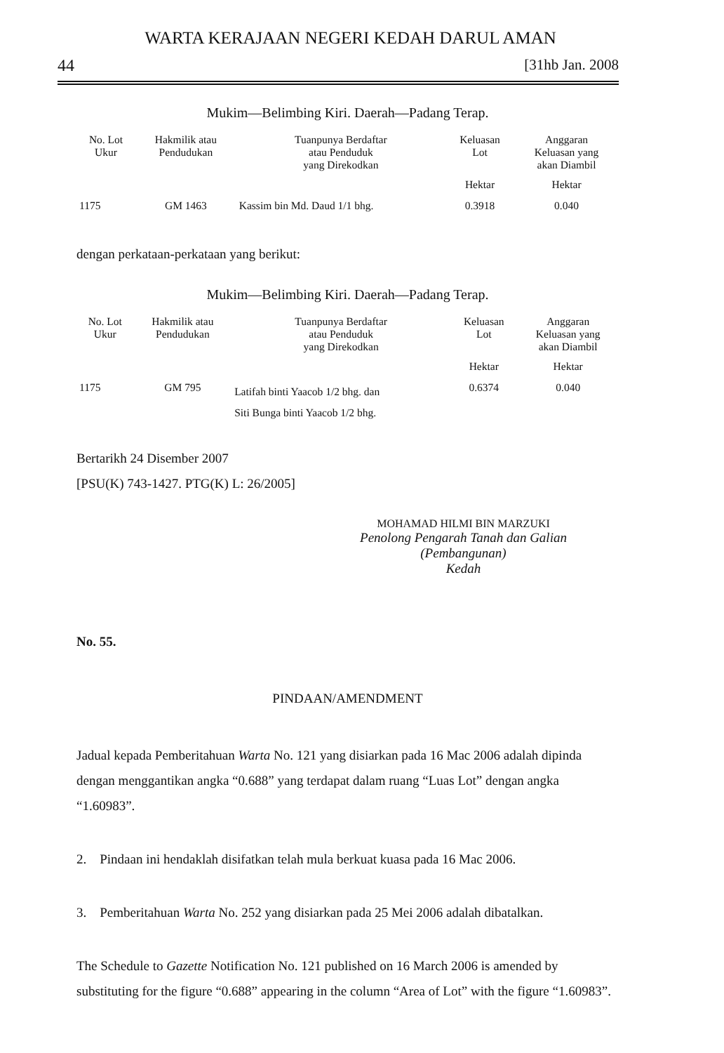WARTA KERAJAAN NEGERI KEDAH DARUL AMAN
44 [31hb Jan. 2008
Mukim—Belimbing Kiri. Daerah—Padang Terap.
| No. Lot Ukur | Hakmilik atau Pendudukan | Tuanpunya Berdaftar atau Penduduk yang Direkodkan | Keluasan Lot | Anggaran Keluasan yang akan Diambil |
| --- | --- | --- | --- | --- |
| | | | Hektar | Hektar |
| 1175 | GM 1463 | Kassim bin Md. Daud 1/1 bhg. | 0.3918 | 0.040 |
dengan perkataan-perkataan yang berikut:
Mukim—Belimbing Kiri. Daerah—Padang Terap.
| No. Lot Ukur | Hakmilik atau Pendudukan | Tuanpunya Berdaftar atau Penduduk yang Direkodkan | Keluasan Lot | Anggaran Keluasan yang akan Diambil |
| --- | --- | --- | --- | --- |
| | | | Hektar | Hektar |
| 1175 | GM 795 | Latifah binti Yaacob 1/2 bhg. dan Siti Bunga binti Yaacob 1/2 bhg. | 0.6374 | 0.040 |
Bertarikh 24 Disember 2007
[PSU(K) 743-1427. PTG(K) L: 26/2005]
MOHAMAD HILMI BIN MARZUKI
Penolong Pengarah Tanah dan Galian
(Pembangunan)
Kedah
No. 55.
PINDAAN/AMENDMENT
Jadual kepada Pemberitahuan Warta No. 121 yang disiarkan pada 16 Mac 2006 adalah dipinda dengan menggantikan angka “0.688” yang terdapat dalam ruang “Luas Lot” dengan angka “1.60983”.
2. Pindaan ini hendaklah disifatkan telah mula berkuat kuasa pada 16 Mac 2006.
3. Pemberitahuan Warta No. 252 yang disiarkan pada 25 Mei 2006 adalah dibatalkan.
The Schedule to Gazette Notification No. 121 published on 16 March 2006 is amended by substituting for the figure “0.688” appearing in the column “Area of Lot” with the figure “1.60983”.